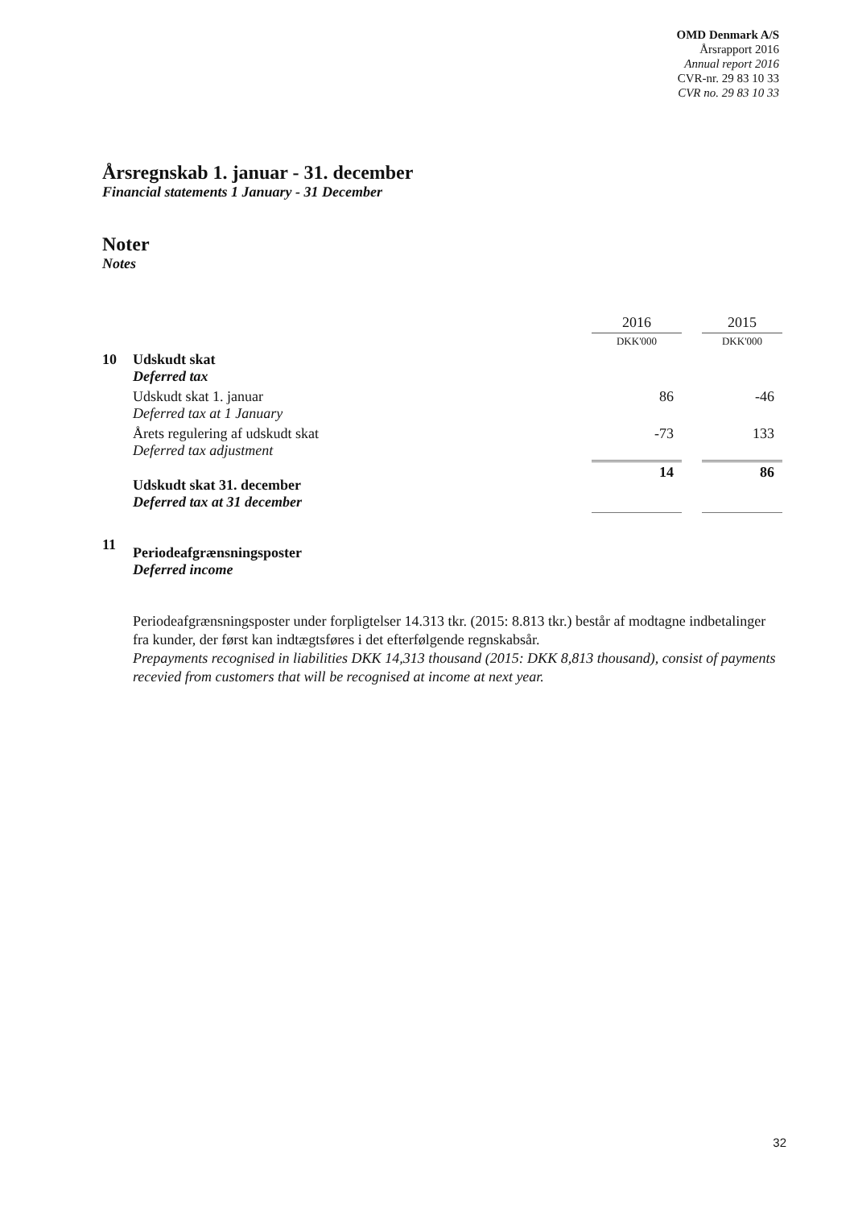OMD Denmark A/S
Årsrapport 2016
Annual report 2016
CVR-nr. 29 83 10 33
CVR no. 29 83 10 33
Årsregnskab 1. januar - 31. december
Financial statements 1 January - 31 December
Noter
Notes
| | | 2016 | | 2015 |
| | | DKK'000 | | DKK'000 |
| 10 | Udskudt skat Deferred tax | | | |
| | Udskudt skat 1. januar Deferred tax at 1 January | 86 | | -46 |
| | Årets regulering af udskudt skat Deferred tax adjustment | -73 | | 133 |
| | Udskudt skat 31. december Deferred tax at 31 december | 14 | | 86 |
| 11 | Periodeafgrænsningsposter Deferred income | | | |
Periodeafgrænsningsposter under forpligtelser 14.313 tkr. (2015: 8.813 tkr.) består af modtagne indbetalinger fra kunder, der først kan indtægtsføres i det efterfølgende regnskabsår.
Prepayments recognised in liabilities DKK 14,313 thousand (2015: DKK 8,813 thousand), consist of payments recevied from customers that will be recognised at income at next year.
32